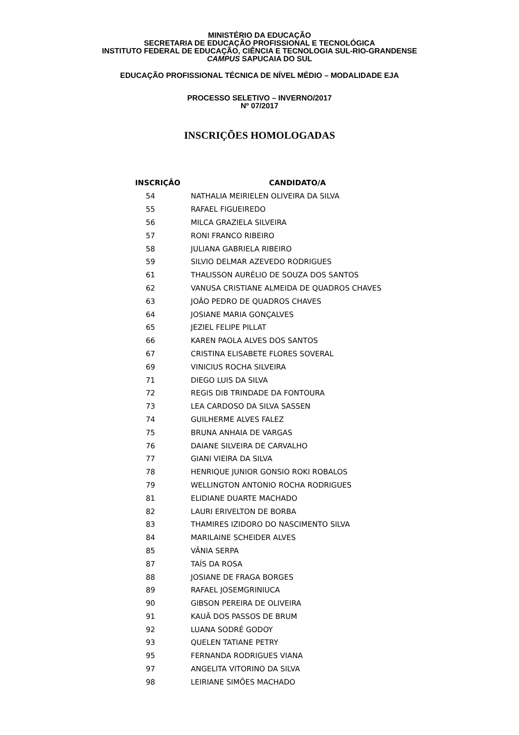MINISTÉRIO DA EDUCAÇÃO
SECRETARIA DE EDUCAÇÃO PROFISSIONAL E TECNOLÓGICA
INSTITUTO FEDERAL DE EDUCAÇÃO, CIÊNCIA E TECNOLOGIA SUL-RIO-GRANDENSE
CAMPUS SAPUCAIA DO SUL
EDUCAÇÃO PROFISSIONAL TÉCNICA DE NÍVEL MÉDIO – MODALIDADE EJA
PROCESSO SELETIVO – INVERNO/2017
Nº 07/2017
INSCRIÇÕES HOMOLOGADAS
| INSCRIÇÃO | CANDIDATO/A |
| --- | --- |
| 54 | NATHALIA MEIRIELEN OLIVEIRA DA SILVA |
| 55 | RAFAEL FIGUEIREDO |
| 56 | MILCA GRAZIELA SILVEIRA |
| 57 | RONI FRANCO RIBEIRO |
| 58 | JULIANA GABRIELA RIBEIRO |
| 59 | SILVIO DELMAR AZEVEDO RODRIGUES |
| 61 | THALISSON AURÉLIO DE SOUZA DOS SANTOS |
| 62 | VANUSA CRISTIANE ALMEIDA DE QUADROS CHAVES |
| 63 | JOÃO PEDRO DE QUADROS CHAVES |
| 64 | JOSIANE MARIA GONÇALVES |
| 65 | JEZIEL FELIPE PILLAT |
| 66 | KAREN PAOLA ALVES DOS SANTOS |
| 67 | CRISTINA ELISABETE FLORES SOVERAL |
| 69 | VINICIUS ROCHA SILVEIRA |
| 71 | DIEGO LUIS DA SILVA |
| 72 | REGIS DIB TRINDADE DA FONTOURA |
| 73 | LEA CARDOSO DA SILVA SASSEN |
| 74 | GUILHERME ALVES FALEZ |
| 75 | BRUNA ANHAIA DE VARGAS |
| 76 | DAIANE SILVEIRA DE CARVALHO |
| 77 | GIANI VIEIRA DA SILVA |
| 78 | HENRIQUE JUNIOR GONSIO ROKI ROBALOS |
| 79 | WELLINGTON ANTONIO ROCHA RODRIGUES |
| 81 | ELIDIANE DUARTE MACHADO |
| 82 | LAURI ERIVELTON DE BORBA |
| 83 | THAMIRES IZIDORO DO NASCIMENTO SILVA |
| 84 | MARILAINE SCHEIDER ALVES |
| 85 | VÂNIA SERPA |
| 87 | TAÍS DA ROSA |
| 88 | JOSIANE DE FRAGA BORGES |
| 89 | RAFAEL JOSEMGRINIUCA |
| 90 | GIBSON PEREIRA DE OLIVEIRA |
| 91 | KAUÃ DOS PASSOS DE BRUM |
| 92 | LUANA SODRÉ GODOY |
| 93 | QUELEN TATIANE PETRY |
| 95 | FERNANDA RODRIGUES VIANA |
| 97 | ANGELITA VITORINO DA SILVA |
| 98 | LEIRIANE SIMÕES MACHADO |